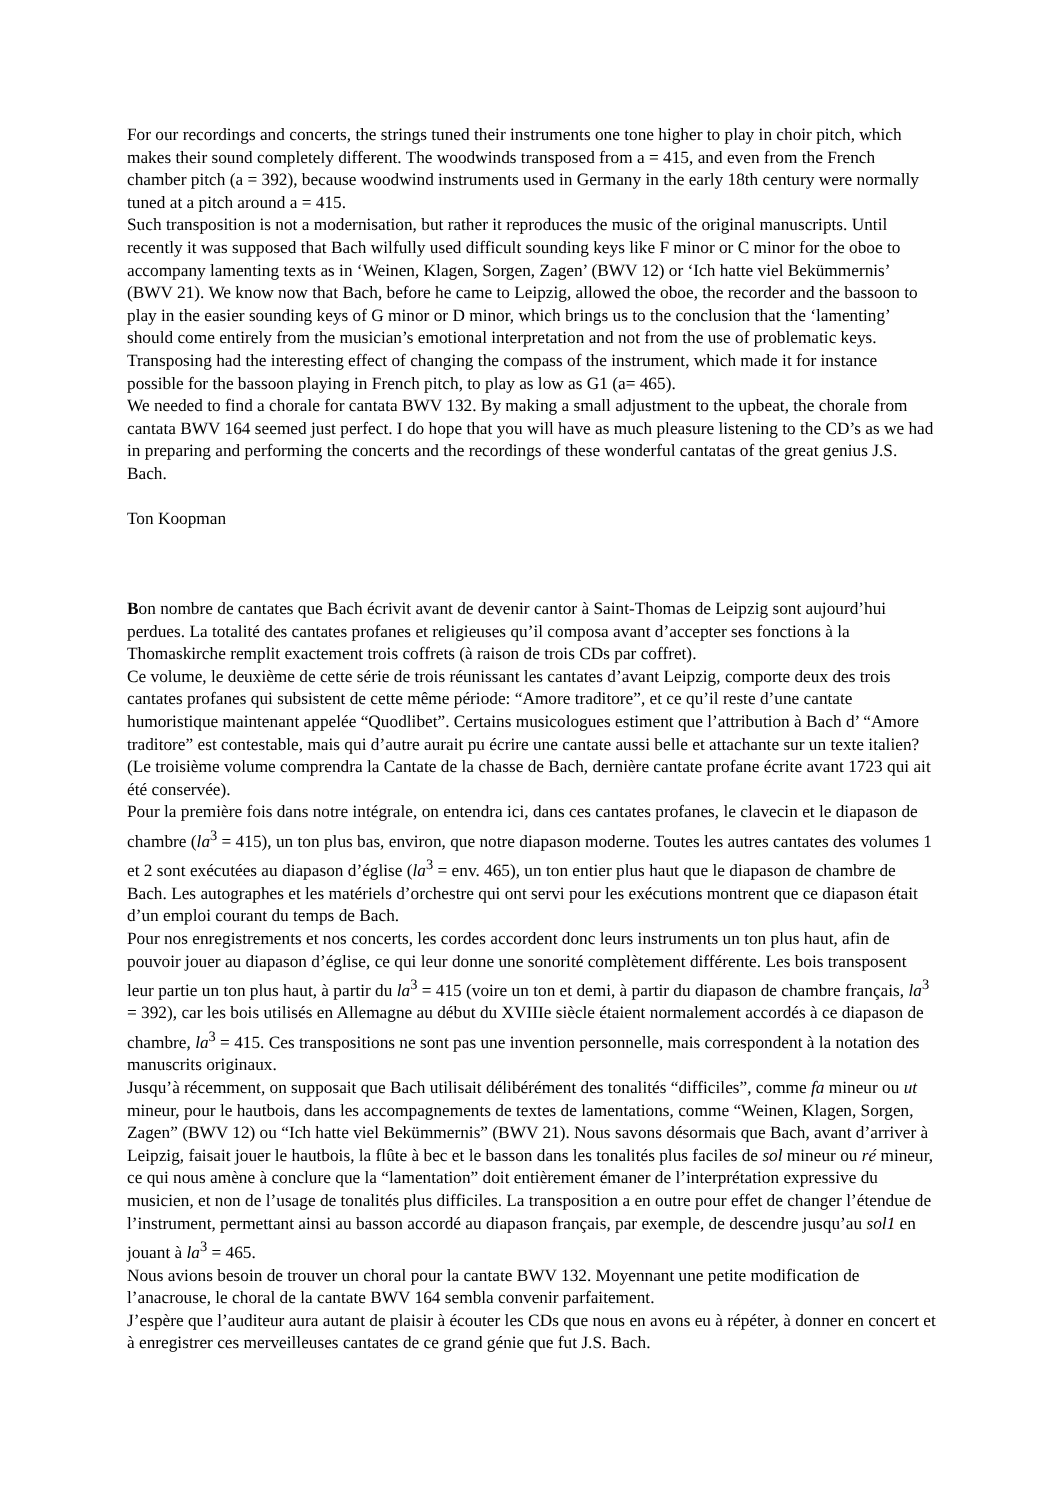For our recordings and concerts, the strings tuned their instruments one tone higher to play in choir pitch, which makes their sound completely different. The woodwinds transposed from a = 415, and even from the French chamber pitch (a = 392), because woodwind instruments used in Germany in the early 18th century were normally tuned at a pitch around a = 415.
Such transposition is not a modernisation, but rather it reproduces the music of the original manuscripts. Until recently it was supposed that Bach wilfully used difficult sounding keys like F minor or C minor for the oboe to accompany lamenting texts as in ‘Weinen, Klagen, Sorgen, Zagen’ (BWV 12) or ‘Ich hatte viel Bekümmernis’ (BWV 21). We know now that Bach, before he came to Leipzig, allowed the oboe, the recorder and the bassoon to play in the easier sounding keys of G minor or D minor, which brings us to the conclusion that the ‘lamenting’ should come entirely from the musician’s emotional interpretation and not from the use of problematic keys. Transposing had the interesting effect of changing the compass of the instrument, which made it for instance possible for the bassoon playing in French pitch, to play as low as G1 (a= 465).
We needed to find a chorale for cantata BWV 132. By making a small adjustment to the upbeat, the chorale from cantata BWV 164 seemed just perfect. I do hope that you will have as much pleasure listening to the CD’s as we had in preparing and performing the concerts and the recordings of these wonderful cantatas of the great genius J.S. Bach.
Ton Koopman
Bon nombre de cantates que Bach écrivit avant de devenir cantor à Saint-Thomas de Leipzig sont aujourd’hui perdues. La totalité des cantates profanes et religieuses qu’il composa avant d’accepter ses fonctions à la Thomaskirche remplit exactement trois coffrets (à raison de trois CDs par coffret).
Ce volume, le deuxième de cette série de trois réunissant les cantates d’avant Leipzig, comporte deux des trois cantates profanes qui subsistent de cette même période: “Amore traditore”, et ce qu’il reste d’une cantate humoristique maintenant appelée “Quodlibet”. Certains musicologues estiment que l’attribution à Bach d’ “Amore traditore” est contestable, mais qui d’autre aurait pu écrire une cantate aussi belle et attachante sur un texte italien? (Le troisième volume comprendra la Cantate de la chasse de Bach, dernière cantate profane écrite avant 1723 qui ait été conservée).
Pour la première fois dans notre intégrale, on entendra ici, dans ces cantates profanes, le clavecin et le diapason de chambre (la<sup>3</sup> = 415), un ton plus bas, environ, que notre diapason moderne. Toutes les autres cantates des volumes 1 et 2 sont exécutées au diapason d’église (la<sup>3</sup> = env. 465), un ton entier plus haut que le diapason de chambre de Bach. Les autographes et les matériels d’orchestre qui ont servi pour les exécutions montrent que ce diapason était d’un emploi courant du temps de Bach.
Pour nos enregistrements et nos concerts, les cordes accordent donc leurs instruments un ton plus haut, afin de pouvoir jouer au diapason d’église, ce qui leur donne une sonorité complètement différente. Les bois transposent leur partie un ton plus haut, à partir du la<sup>3</sup> = 415 (voire un ton et demi, à partir du diapason de chambre français, la<sup>3</sup> = 392), car les bois utilisés en Allemagne au début du XVIIIe siècle étaient normalement accordés à ce diapason de chambre, la<sup>3</sup> = 415. Ces transpositions ne sont pas une invention personnelle, mais correspondent à la notation des manuscrits originaux.
Jusqu’à récemment, on supposait que Bach utilisait délibérément des tonalités “difficiles”, comme fa mineur ou ut mineur, pour le hautbois, dans les accompagnements de textes de lamentations, comme “Weinen, Klagen, Sorgen, Zagen” (BWV 12) ou “Ich hatte viel Bekümmernis” (BWV 21). Nous savons désormais que Bach, avant d’arriver à Leipzig, faisait jouer le hautbois, la flûte à bec et le basson dans les tonalités plus faciles de sol mineur ou ré mineur, ce qui nous amène à conclure que la “lamentation” doit entièrement émaner de l’interprétation expressive du musicien, et non de l’usage de tonalités plus difficiles. La transposition a en outre pour effet de changer l’étendue de l’instrument, permettant ainsi au basson accordé au diapason français, par exemple, de descendre jusqu’au sol1 en jouant à la<sup>3</sup> = 465.
Nous avions besoin de trouver un choral pour la cantate BWV 132. Moyennant une petite modification de l’anacrouse, le choral de la cantate BWV 164 sembla convenir parfaitement.
J’espère que l’auditeur aura autant de plaisir à écouter les CDs que nous en avons eu à répéter, à donner en concert et à enregistrer ces merveilleuses cantates de ce grand génie que fut J.S. Bach.